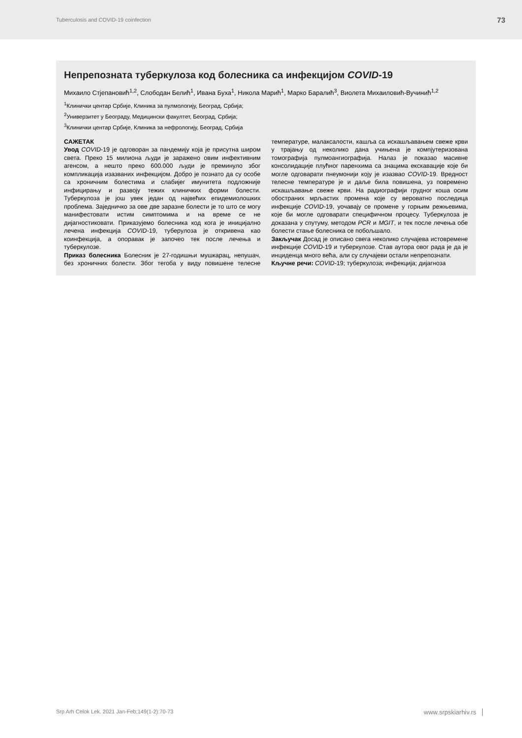Tuberculosis and COVID-19 coinfection 73
Непрепозната туберкулоза код болесника са инфекцијом COVID-19
Михаило Стјепановић<sup>1,2</sup>, Слободан Белић<sup>1</sup>, Ивана Буха<sup>1</sup>, Никола Марић<sup>1</sup>, Марко Баралић<sup>3</sup>, Виолета Михаиловић-Вучинић<sup>1,2</sup>
<sup>1</sup> Клинички центар Србије, Клиника за пулмологију, Београд, Србија;
<sup>2</sup> Универзитет у Београду, Медицински факултет, Београд, Србија;
<sup>3</sup> Клинички центар Србије, Клиника за нефрологију, Београд, Србија
САЖЕТАК
Увод COVID-19 је одговоран за пандемију која је присутна широм света. Преко 15 милиона људи је заражено овим инфективним агенсом, а нешто преко 600.000 људи је преминуло због компликација изазваних инфекцијом. Добро је познато да су особе са хроничним болестима и слабијег имунитета подложније инфицирању и развоју тежих клиничких форми болести. Туберкулоза је још увек један од највећих епидемиолошких проблема. Заједничко за ове две заразне болести је то што се могу манифестовати истим симптомима и на време се не дијагностиковати. Приказујемо болесника код кога је иницијално лечена инфекција COVID-19, туберулоза је откривена као коинфекција, а опоравак је започео тек после лечења и туберкулозе.
Приказ болесника Болесник је 27-годишњи мушкарац, непушач, без хроничних болести. Због тегоба у виду повишене телесне температуре, малаксалости, кашља са искашљавањем свеже крви у трајању од неколико дана учињена је компјутеризована томографија пулмоангиографија. Налаз је показао масивне консолидације плућног паренхима са знацима екскавације које би могле одговарати пнеумонији коју је изазвао COVID-19. Вредност телесне температуре је и даље била повишена, уз повремено искашљавање свеже крви. На радиографији грудног коша осим обостраних мрљастих промена које су вероватно последица инфекције COVID-19, уочавају се промене у горњим режњевима, које би могле одговарати специфичном процесу. Туберкулоза је доказана у спутуму, методом PCR и MGIT, и тек после лечења обе болести стање болесника се побољшало.
Закључак Досад је описано свега неколико случајева истовремене инфекције COVID-19 и туберкулозе. Став аутора овог рада је да је инциденца много већа, али су случајеви остали непрепознати.
Кључне речи: COVID-19; туберкулоза; инфекција; дијагноза
Srp Arh Celok Lek. 2021 Jan-Feb;149(1-2):70-73 www.srpskiarhiv.rs